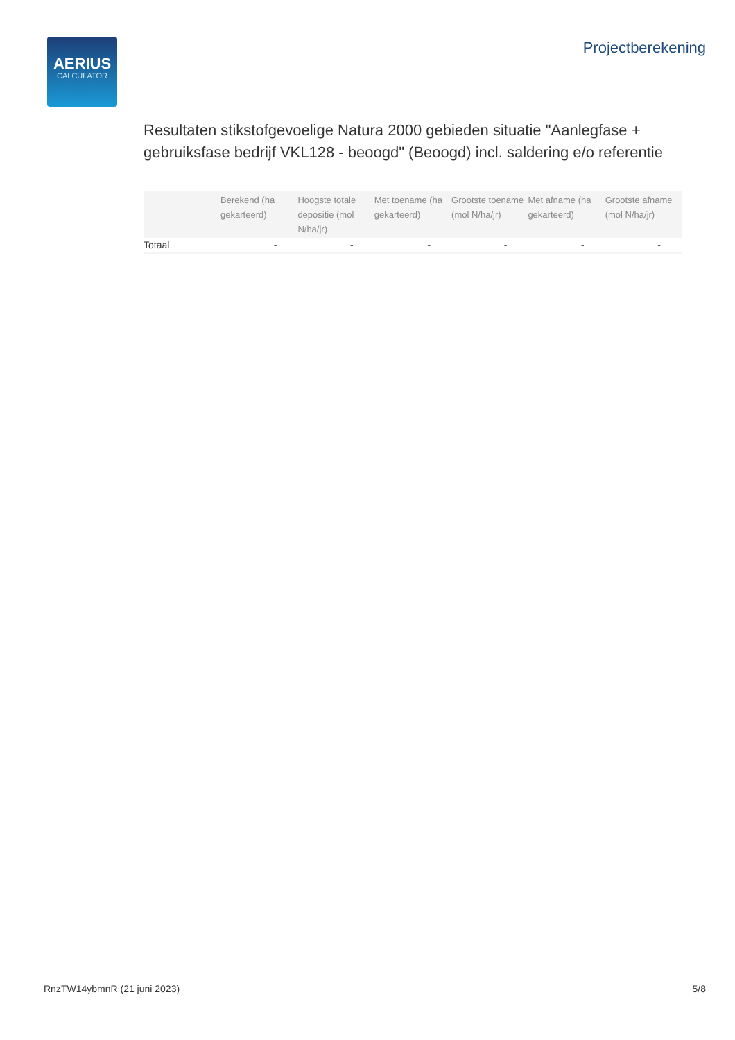AERIUS
CALCULATOR
Projectberekening
Resultaten stikstofgevoelige Natura 2000 gebieden situatie "Aanlegfase + gebruiksfase bedrijf VKL128 - beoogd" (Beoogd) incl. saldering e/o referentie
| | Berekend (ha gekarteerd) | Hoogste totale depositie (mol N/ha/jr) | Met toename (ha gekarteerd) | Grootste toename (mol N/ha/jr) | Met afname (ha gekarteerd) | Grootste afname (mol N/ha/jr) |
| --- | --- | --- | --- | --- | --- | --- |
| Totaal | - | - | - | - | - | - |
RnzTW14ybmnR (21 juni 2023) 5/8